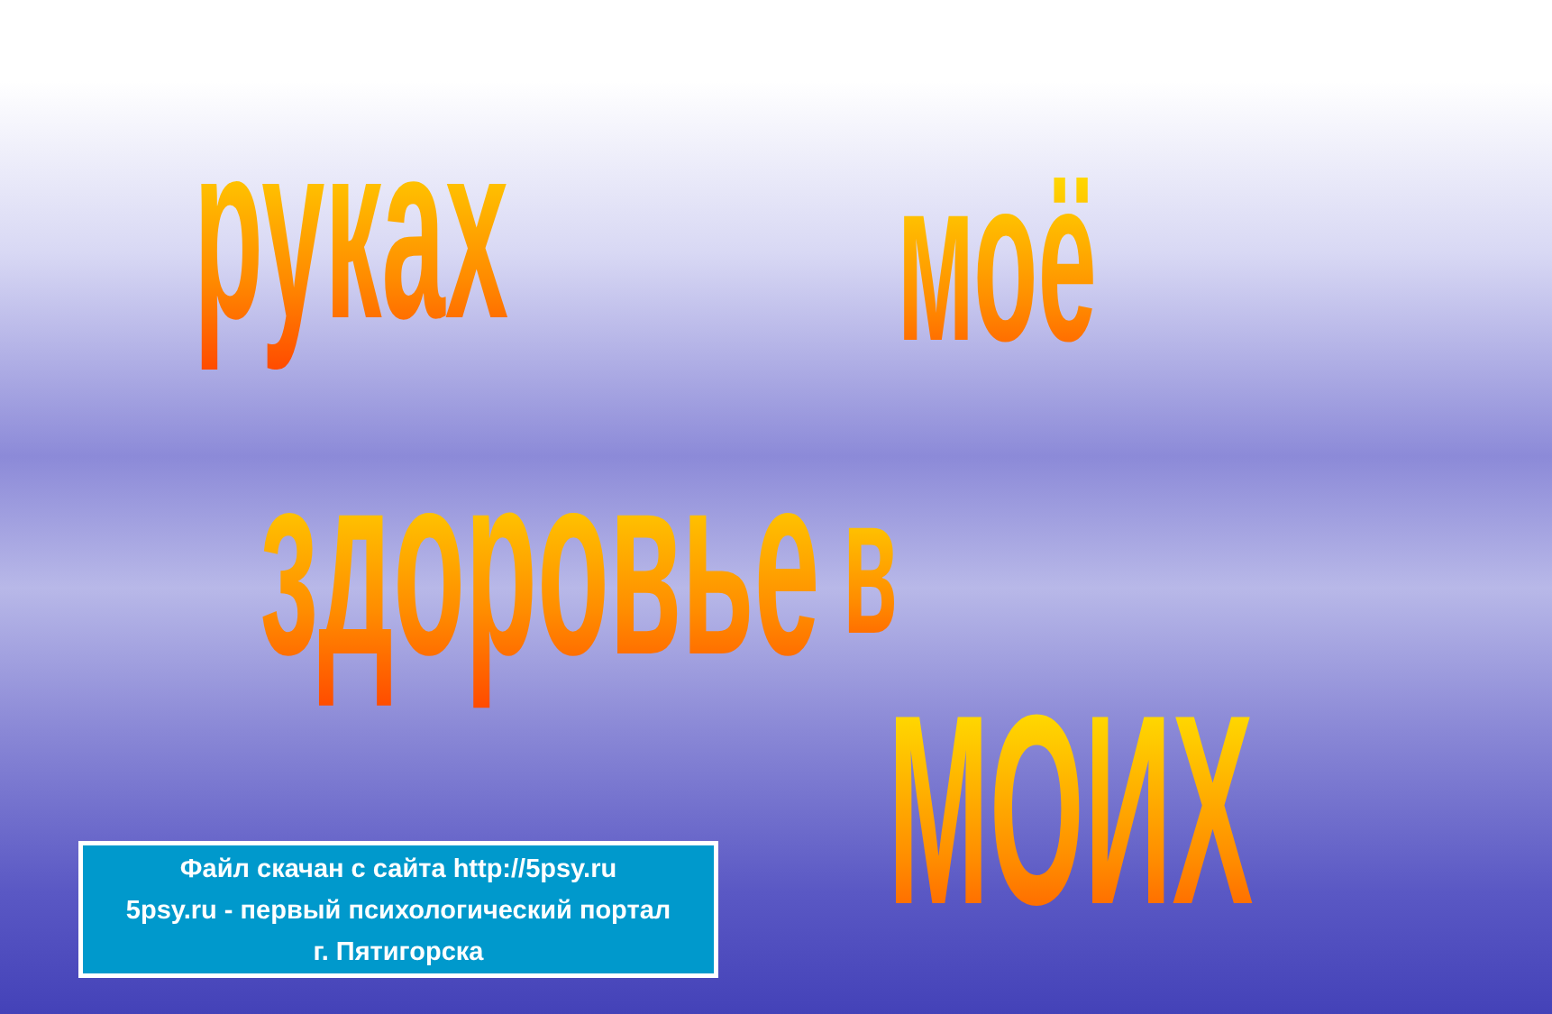рукax
моё
здоровье
в
МОИХ
Файл скачан с сайта http://5psy.ru
5psy.ru - первый психологический портал
г. Пятигорска